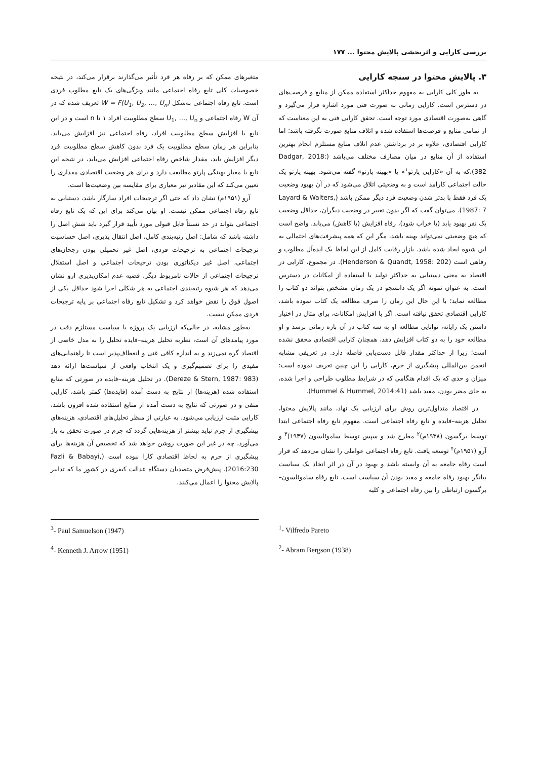بررسی کارایی و اثربخشی پالایش محتوا ... ۱۷۷
۳. پالایش محتوا در سنجه کارایی
به طور کلی کارایی به مفهوم حداکثر استفاده ممکن از منابع و فرصت‌های در دسترس است. کارایی زمانی به صورت فنی مورد اشاره قرار می‌گیرد و گاهی به‌صورت اقتصادی مورد توجه است. تحقق کارایی فنی به این معناست که از تمامی منابع و فرصت‌ها استفاده شده و اتلاف منابع صورت نگرفته باشد؛ اما کارایی اقتصادی، علاوه بر در برداشتن عدم اتلاف منابع مستلزم انجام بهترین استفاده از آن منابع در میان مصارف مختلف می‌باشد (Dadgar, 2018: 382)،که به آن «کارایی پارتو<sup>۱</sup>» یا «بهینه پارتو» گفته می‌شود. بهینه پارتو یک حالت اجتماعی کارامد است و به وضعیتی اتلاق می‌شود که در آن بهبود وضعیت یک فرد فقط با بدتر شدن وضعیت فرد دیگر ممکن باشد (Layard & Walters, 1987: 7). می‌توان گفت که اگر بدون تغییر در وضعیت دیگران، حداقل وضعیت یک نفر بهبود یابد (یا خراب شود)، رفاه افزایش (یا کاهش) می‌یابد. واضح است که هیچ وضعیتی نمی‌تواند بهینه باشد، مگر این که همه پیشرفت‌های احتمالی به این شیوه ایجاد شده باشد. بازار رقابت کامل از این لحاظ یک ایده‌آل مطلوب و رفاهی است (Henderson & Quandt, 1958: 202). در مجموع، کارایی در اقتصاد به معنی دستیابی به حداکثر تولید با استفاده از امکانات در دسترس است. به عنوان نمونه اگر یک دانشجو در یک زمان مشخص بتواند دو کتاب را مطالعه نماید؛ با این حال این زمان را صرف مطالعه یک کتاب نموده باشد، کارایی اقتصادی تحقق نیافته است. اگر با افزایش امکانات، برای مثال در اختیار داشتن یک رایانه، توانایی مطالعه او به سه کتاب در آن بازه زمانی برسد و او مطالعه خود را به دو کتاب افزایش دهد، همچنان کارایی اقتصادی محقق نشده است؛ زیرا از حداکثر مقدار قابل دست‌یابی فاصله دارد. در تعریفی مشابه انجمن بین‌المللی پیشگیری از جرم، کارایی را این چنین تعریف نموده است: میزان و حدی که یک اقدام هنگامی که در شرایط مطلوب طراحی و اجرا شده، به جای مضر بودن، مفید باشد (Hummel & Hummel, 2014:41).
در اقتصاد متداول‌ترین روش برای ارزیابی یک نهاد، مانند پالایش محتوا، تحلیل هزینه–فایده و تابع رفاه اجتماعی است. مفهوم تابع رفاه اجتماعی ابتدا توسط برگسون (۱۹۳۸م)<sup>۲</sup> مطرح شد و سپس توسط ساموئلسون (۱۹۴۷)<sup>۳</sup> و آرو (۱۹۵۱م)<sup>۴</sup> توسعه یافت. تابع رفاه اجتماعی عواملی را نشان می‌دهد که قرار است رفاه جامعه به آن وابسته باشد و بهبود در آن در اثر اتخاذ یک سیاست بیانگر بهبود رفاه جامعه و مفید بودن آن سیاست است. تابع رفاه ساموئلسون–برگسون ارتباطی را بین رفاه اجتماعی و کلیه
متغیرهای ممکن که بر رفاه هر فرد تأثیر می‌گذارند برقرار می‌کند، در نتیجه خصوصیات کلی تابع رفاه اجتماعی مانند ویژگی‌های یک تابع مطلوب فردی است. تابع رفاه اجتماعی به‌شکل W = F(U<sub>1</sub>, U<sub>2</sub>, …, U<sub>n</sub>) تعریف شده که در آن W رفاه اجتماعی و U<sub>1</sub>, …, U<sub>n</sub> سطح مطلوبیت افراد ۱ تا n است و در این تابع با افزایش سطح مطلوبیت افراد، رفاه اجتماعی نیز افزایش می‌یابد. بنابراین هر زمان سطح مطلوبیت یک فرد بدون کاهش سطح مطلوبیت فرد دیگر افزایش یابد، مقدار شاخص رفاه اجتماعی افزایش می‌یابد، در نتیجه این تابع با معیار بهینگی پارتو مطابقت دارد و برای هر وضعیت اقتصادی مقداری را تعیین می‌کند که این مقادیر نیز معیاری برای مقایسه بین وضعیت‌ها است.
آرو (۱۹۵۱م) نشان داد که حتی اگر ترجیحات افراد سازگار باشد، دستیابی به تابع رفاه اجتماعی ممکن نیست. او بیان می‌کند برای این که یک تابع رفاه اجتماعی بتواند در حد نسبتاً قابل قبولی مورد تأیید قرار گیرد باید شش اصل را داشته باشد که شامل: اصل رتبه‌بندی کامل، اصل انتقال پذیری، اصل حساسیت ترجیحات اجتماعی به ترجیحات فردی، اصل غیر تحمیلی بودن رجحان‌های اجتماعی، اصل غیر دیکتاتوری بودن ترجیحات اجتماعی و اصل استقلال ترجیحات اجتماعی از حالات نامربوط دیگر. قضیه عدم امکان‌پذیری ارو نشان می‌دهد که هر شیوه رتبه‌بندی اجتماعی به هر شکلی اجرا شود حداقل یکی از اصول فوق را نقض خواهد کرد و تشکیل تابع رفاه اجتماعی بر پایه ترجیحات فردی ممکن نیست.
به‌طور مشابه، در حالی‌که ارزیابی یک پروژه یا سیاست مستلزم دقت در مورد پیامدهای آن است، نظریه تحلیل هزینه–فایده تحلیل را به مدل خاصی از اقتصاد گره نمی‌زند و به اندازه کافی غنی و انعطاف‌پذیر است تا راهنمایی‌های مفیدی را برای تصمیم‌گیری و یک انتخاب واقعی از سیاست‌ها ارائه دهد (Dereze & Stern, 1987: 983). در تحلیل هزینه–فایده در صورتی که منابع استفاده شده (هزینه‌ها) از نتایج به دست آمده (فایده‌ها) کمتر باشد، کارایی منفی و در صورتی که نتایج به دست آمده از منابع استفاده شده افزون باشد، کارایی مثبت ارزیابی می‌شود. به عبارتی از منظر تحلیل‌های اقتصادی، هزینه‌های پیشگیری از جرم نباید بیشتر از هزینه‌هایی گردد که جرم در صورت تحقق به بار می‌آورد، چه در غیر این صورت روشن خواهد شد که تخصیص آن هزینه‌ها برای پیشگیری از جرم به لحاظ اقتصادی کارا نبوده است (Fazli & Babayi, 2016:230). پیش‌فرض متصدیان دستگاه عدالت کیفری در کشور ما که تدابیر پالایش محتوا را اعمال می‌کنند،
<sup>3</sup>- Paul Samuelson (1947)
<sup>4</sup>- Kenneth J. Arrow (1951)
<sup>1</sup>- Vilfredo Pareto
<sup>2</sup>- Abram Bergson (1938)